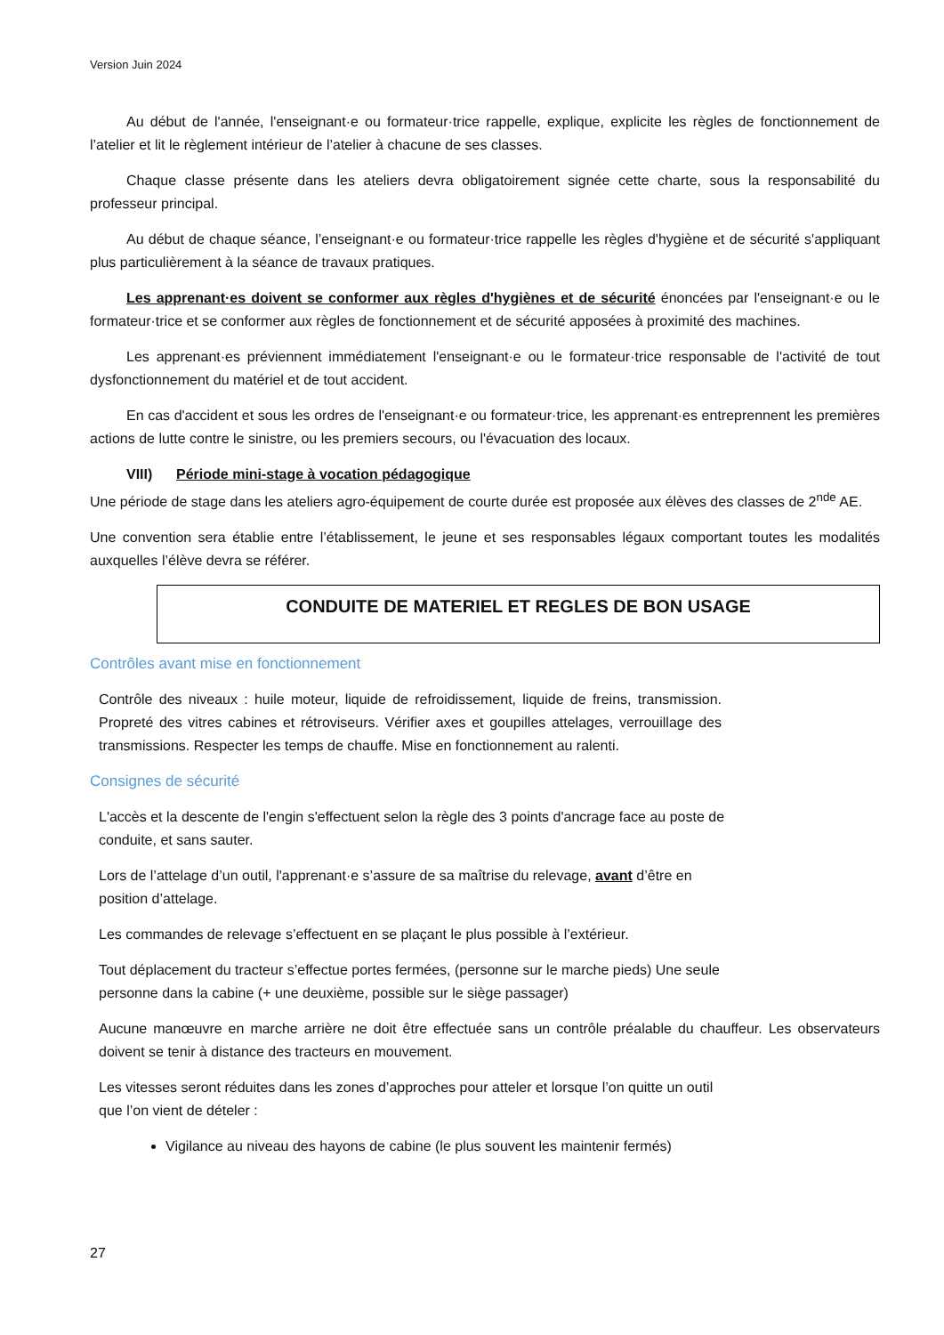Version Juin 2024
Au début de l'année, l'enseignant·e ou formateur·trice rappelle, explique, explicite les règles de fonctionnement de l’atelier et lit le règlement intérieur de l’atelier à chacune de ses classes.
Chaque classe présente dans les ateliers devra obligatoirement signée cette charte, sous la responsabilité du professeur principal.
Au début de chaque séance, l’enseignant·e ou formateur·trice rappelle les règles d'hygiène et de sécurité s'appliquant plus particulièrement à la séance de travaux pratiques.
Les apprenant·es doivent se conformer aux règles d'hygiènes et de sécurité énoncées par l'enseignant·e ou le formateur·trice et se conformer aux règles de fonctionnement et de sécurité apposées à proximité des machines.
Les apprenant·es préviennent immédiatement l'enseignant·e ou le formateur·trice responsable de l'activité de tout dysfonctionnement du matériel et de tout accident.
En cas d'accident et sous les ordres de l'enseignant·e ou formateur·trice, les apprenant·es entreprennent les premières actions de lutte contre le sinistre, ou les premiers secours, ou l'évacuation des locaux.
VIII) Période mini-stage à vocation pédagogique
Une période de stage dans les ateliers agro-équipement de courte durée est proposée aux élèves des classes de 2<sup>nde</sup> AE.
Une convention sera établie entre l’établissement, le jeune et ses responsables légaux comportant toutes les modalités auxquelles l’élève devra se référer.
CONDUITE DE MATERIEL ET REGLES DE BON USAGE
Contrôles avant mise en fonctionnement
Contrôle des niveaux : huile moteur, liquide de refroidissement, liquide de freins, transmission. Propreté des vitres cabines et rétroviseurs. Vérifier axes et goupilles attelages, verrouillage des transmissions. Respecter les temps de chauffe. Mise en fonctionnement au ralenti.
Consignes de sécurité
L'accès et la descente de l'engin s'effectuent selon la règle des 3 points d'ancrage face au poste de
conduite, et sans sauter.
Lors de l’attelage d’un outil, l'apprenant·e s’assure de sa maîtrise du relevage, avant d’être en
position d’attelage.
Les commandes de relevage s’effectuent en se plaçant le plus possible à l’extérieur.
Tout déplacement du tracteur s’effectue portes fermées, (personne sur le marche pieds) Une seule
personne dans la cabine (+ une deuxième, possible sur le siège passager)
Aucune manœuvre en marche arrière ne doit être effectuée sans un contrôle préalable du chauffeur. Les observateurs doivent se tenir à distance des tracteurs en mouvement.
Les vitesses seront réduites dans les zones d’approches pour atteler et lorsque l’on quitte un outil
que l’on vient de dételer :
Vigilance au niveau des hayons de cabine (le plus souvent les maintenir fermés)
27